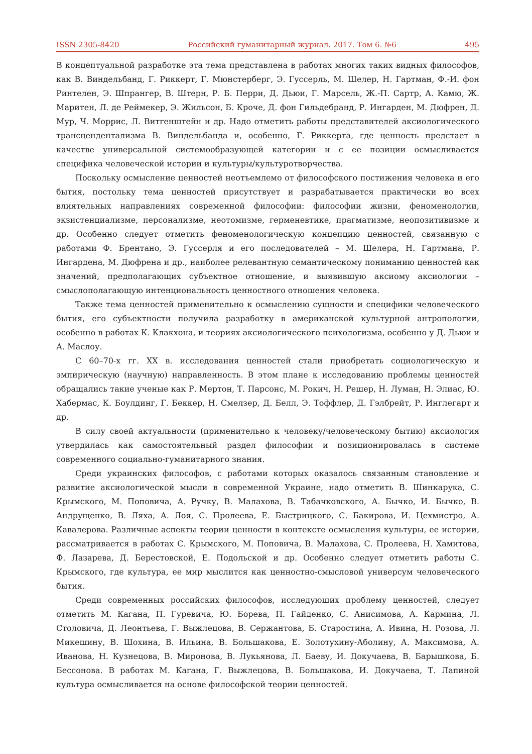ISSN 2305-8420 Российский гуманитарный журнал. 2017. Том 6. №6 495
В концептуальной разработке эта тема представлена в работах многих таких видных философов, как В. Виндельбанд, Г. Риккерт, Г. Мюнстерберг, Э. Гуссерль, М. Шелер, Н. Гартман, Ф.-И. фон Ринтелен, Э. Шпрангер, В. Штерн, Р. Б. Перри, Д. Дьюи, Г. Марсель, Ж.-П. Сартр, А. Камю, Ж. Маритен, Л. де Реймекер, Э. Жильсон, Б. Кроче, Д. фон Гильдебранд, Р. Ингарден, М. Дюфрен, Д. Мур, Ч. Моррис, Л. Витгенштейн и др. Надо отметить работы представителей аксиологического трансцендентализма В. Виндельбанда и, особенно, Г. Риккерта, где ценность предстает в качестве универсальной системообразующей категории и с ее позиции осмысливается специфика человеческой истории и культуры/культуротворчества.
Поскольку осмысление ценностей неотъемлемо от философского постижения человека и его бытия, постольку тема ценностей присутствует и разрабатывается практически во всех влиятельных направлениях современной философии: философии жизни, феноменологии, экзистенциализме, персонализме, неотомизме, герменевтике, прагматизме, неопозитивизме и др. Особенно следует отметить феноменологическую концепцию ценностей, связанную с работами Ф. Брентано, Э. Гуссерля и его последователей – М. Шелера, Н. Гартмана, Р. Ингардена, М. Дюфрена и др., наиболее релевантную семантическому пониманию ценностей как значений, предполагающих субъектное отношение, и выявившую аксиому аксиологии – смыслополагающую интенциональность ценностного отношения человека.
Также тема ценностей применительно к осмыслению сущности и специфики человеческого бытия, его субъектности получила разработку в американской культурной антропологии, особенно в работах К. Клакхона, и теориях аксиологического психологизма, особенно у Д. Дьюи и А. Маслоу.
С 60–70-х гг. XX в. исследования ценностей стали приобретать социологическую и эмпирическую (научную) направленность. В этом плане к исследованию проблемы ценностей обращались такие ученые как Р. Мертон, Т. Парсонс, М. Рокич, Н. Решер, Н. Луман, Н. Элиас, Ю. Хабермас, К. Боулдинг, Г. Беккер, Н. Смелзер, Д. Белл, Э. Тоффлер, Д. Гэлбрейт, Р. Инглегарт и др.
В силу своей актуальности (применительно к человеку/человеческому бытию) аксиология утвердилась как самостоятельный раздел философии и позиционировалась в системе современного социально-гуманитарного знания.
Среди украинских философов, с работами которых оказалось связанным становление и развитие аксиологической мысли в современной Украине, надо отметить В. Шинкарука, С. Крымского, М. Поповича, А. Ручку, В. Малахова, В. Табачковского, А. Бычко, И. Бычко, В. Андрущенко, В. Ляха, А. Лоя, С. Пролеева, Е. Быстрицкого, С. Бакирова, И. Цехмистро, А. Кавалерова. Различные аспекты теории ценности в контексте осмысления культуры, ее истории, рассматривается в работах С. Крымского, М. Поповича, В. Малахова, С. Пролеева, Н. Хамитова, Ф. Лазарева, Д. Берестовской, Е. Подольской и др. Особенно следует отметить работы С. Крымского, где культура, ее мир мыслится как ценностно-смысловой универсум человеческого бытия.
Среди современных российских философов, исследующих проблему ценностей, следует отметить М. Кагана, П. Гуревича, Ю. Борева, П. Гайденко, С. Анисимова, А. Кармина, Л. Столовича, Д. Леонтьева, Г. Выжлецова, В. Сержантова, Б. Старостина, А. Ивина, Н. Розова, Л. Микешину, В. Шохина, В. Ильина, В. Большакова, Е. Золотухину-Аболину, А. Максимова, А. Иванова, Н. Кузнецова, В. Миронова, В. Лукьянова, Л. Баеву, И. Докучаева, В. Барышкова, Б. Бессонова. В работах М. Кагана, Г. Выжлецова, В. Большакова, И. Докучаева, Т. Лапиной культура осмысливается на основе философской теории ценностей.